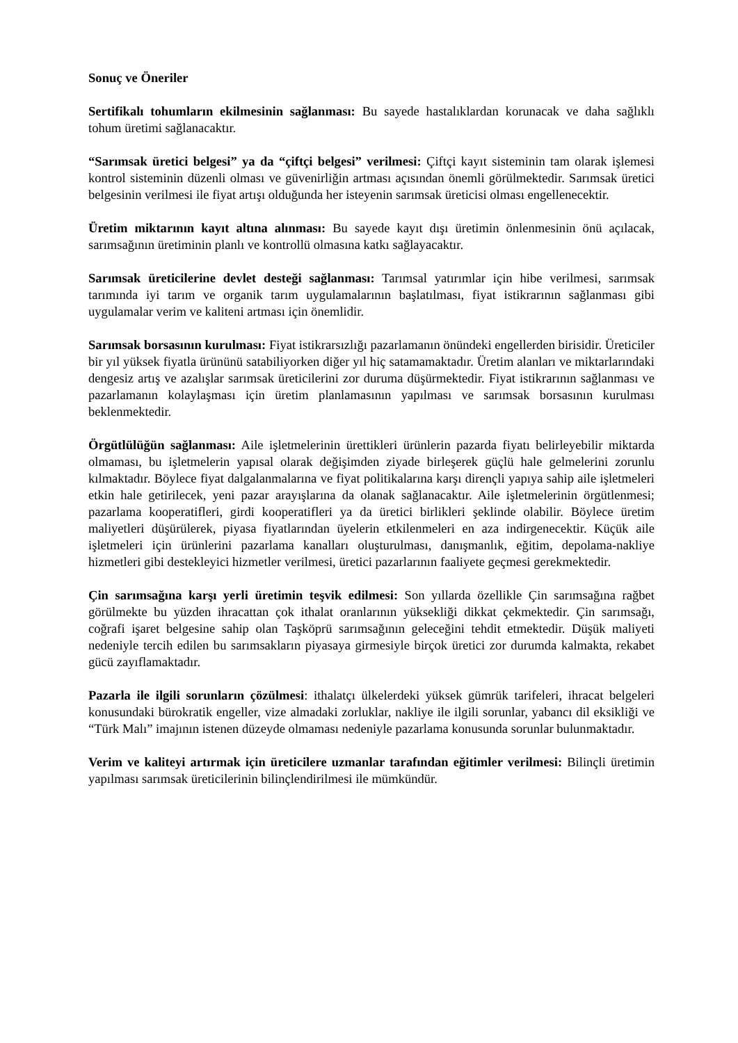Sonuç ve Öneriler
Sertifikalı tohumların ekilmesinin sağlanması: Bu sayede hastalıklardan korunacak ve daha sağlıklı tohum üretimi sağlanacaktır.
“Sarımsak üretici belgesi” ya da “çiftçi belgesi” verilmesi: Çiftçi kayıt sisteminin tam olarak işlemesi kontrol sisteminin düzenli olması ve güvenirliğin artması açısından önemli görülmektedir. Sarımsak üretici belgesinin verilmesi ile fiyat artışı olduğunda her isteyenin sarımsak üreticisi olması engellenecektir.
Üretim miktarının kayıt altına alınması: Bu sayede kayıt dışı üretimin önlenmesinin önü açılacak, sarımsağının üretiminin planlı ve kontrollü olmasına katkı sağlayacaktır.
Sarımsak üreticilerine devlet desteği sağlanması: Tarımsal yatırımlar için hibe verilmesi, sarımsak tarımında iyi tarım ve organik tarım uygulamalarının başlatılması, fiyat istikrarının sağlanması gibi uygulamalar verim ve kaliteni artması için önemlidir.
Sarımsak borsasının kurulması: Fiyat istikrarsızlığı pazarlamanın önündeki engellerden birisidir. Üreticiler bir yıl yüksek fiyatla ürününü satabiliyorken diğer yıl hiç satamamaktadır. Üretim alanları ve miktarlarındaki dengesiz artış ve azalışlar sarımsak üreticilerini zor duruma düşürmektedir. Fiyat istikrarının sağlanması ve pazarlamanın kolaylaşması için üretim planlamasının yapılması ve sarımsak borsasının kurulması beklenmektedir.
Örgütlülüğün sağlanması: Aile işletmelerinin ürettikleri ürünlerin pazarda fiyatı belirleyebilir miktarda olmaması, bu işletmelerin yapısal olarak değişimden ziyade birleşerek güçlü hale gelmelerini zorunlu kılmaktadır. Böylece fiyat dalgalanmalarına ve fiyat politikalarına karşı dirençli yapıya sahip aile işletmeleri etkin hale getirilecek, yeni pazar arayışlarına da olanak sağlanacaktır. Aile işletmelerinin örgütlenmesi; pazarlama kooperatifleri, girdi kooperatifleri ya da üretici birlikleri şeklinde olabilir. Böylece üretim maliyetleri düşürülerek, piyasa fiyatlarından üyelerin etkilenmeleri en aza indirgenecektir. Küçük aile işletmeleri için ürünlerini pazarlama kanalları oluşturulması, danışmanlık, eğitim, depolama-nakliye hizmetleri gibi destekleyici hizmetler verilmesi, üretici pazarlarının faaliyete geçmesi gerekmektedir.
Çin sarımsağına karşı yerli üretimin teşvik edilmesi: Son yıllarda özellikle Çin sarımsağına rağbet görülmekte bu yüzden ihracattan çok ithalat oranlarının yüksekliği dikkat çekmektedir. Çin sarımsağı, coğrafi işaret belgesine sahip olan Taşköprü sarımsağının geleceğini tehdit etmektedir. Düşük maliyeti nedeniyle tercih edilen bu sarımsakların piyasaya girmesiyle birçok üretici zor durumda kalmakta, rekabet gücü zayıflamaktadır.
Pazarla ile ilgili sorunların çözülmesi: ithalatçı ülkelerdeki yüksek gümrük tarifeleri, ihracat belgeleri konusundaki bürokratik engeller, vize almadaki zorluklar, nakliye ile ilgili sorunlar, yabancı dil eksikliği ve “Türk Malı” imajının istenen düzeyde olmaması nedeniyle pazarlama konusunda sorunlar bulunmaktadır.
Verim ve kaliteyi artırmak için üreticilere uzmanlar tarafından eğitimler verilmesi: Bilinçli üretimin yapılması sarımsak üreticilerinin bilinçlendirilmesi ile mümkündür.